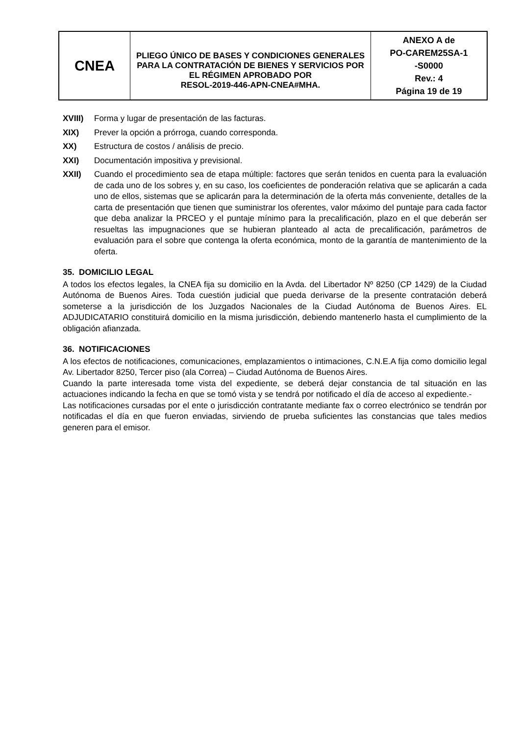| CNEA | PLIEGO ÚNICO DE BASES Y CONDICIONES GENERALES PARA LA CONTRATACIÓN DE BIENES Y SERVICIOS POR EL RÉGIMEN APROBADO POR RESOL-2019-446-APN-CNEA#MHA. | ANEXO A de PO-CAREM25SA-1 -S0000 Rev.: 4 Página 19 de 19 |
XVIII) Forma y lugar de presentación de las facturas.
XIX) Prever la opción a prórroga, cuando corresponda.
XX) Estructura de costos / análisis de precio.
XXI) Documentación impositiva y previsional.
XXII) Cuando el procedimiento sea de etapa múltiple: factores que serán tenidos en cuenta para la evaluación de cada uno de los sobres y, en su caso, los coeficientes de ponderación relativa que se aplicarán a cada uno de ellos, sistemas que se aplicarán para la determinación de la oferta más conveniente, detalles de la carta de presentación que tienen que suministrar los oferentes, valor máximo del puntaje para cada factor que deba analizar la PRCEO y el puntaje mínimo para la precalificación, plazo en el que deberán ser resueltas las impugnaciones que se hubieran planteado al acta de precalificación, parámetros de evaluación para el sobre que contenga la oferta económica, monto de la garantía de mantenimiento de la oferta.
35. DOMICILIO LEGAL
A todos los efectos legales, la CNEA fija su domicilio en la Avda. del Libertador Nº 8250 (CP 1429) de la Ciudad Autónoma de Buenos Aires. Toda cuestión judicial que pueda derivarse de la presente contratación deberá someterse a la jurisdicción de los Juzgados Nacionales de la Ciudad Autónoma de Buenos Aires. EL ADJUDICATARIO constituirá domicilio en la misma jurisdicción, debiendo mantenerlo hasta el cumplimiento de la obligación afianzada.
36. NOTIFICACIONES
A los efectos de notificaciones, comunicaciones, emplazamientos o intimaciones, C.N.E.A fija como domicilio legal Av. Libertador 8250, Tercer piso (ala Correa) – Ciudad Autónoma de Buenos Aires.
Cuando la parte interesada tome vista del expediente, se deberá dejar constancia de tal situación en las actuaciones indicando la fecha en que se tomó vista y se tendrá por notificado el día de acceso al expediente.-
Las notificaciones cursadas por el ente o jurisdicción contratante mediante fax o correo electrónico se tendrán por notificadas el día en que fueron enviadas, sirviendo de prueba suficientes las constancias que tales medios generen para el emisor.